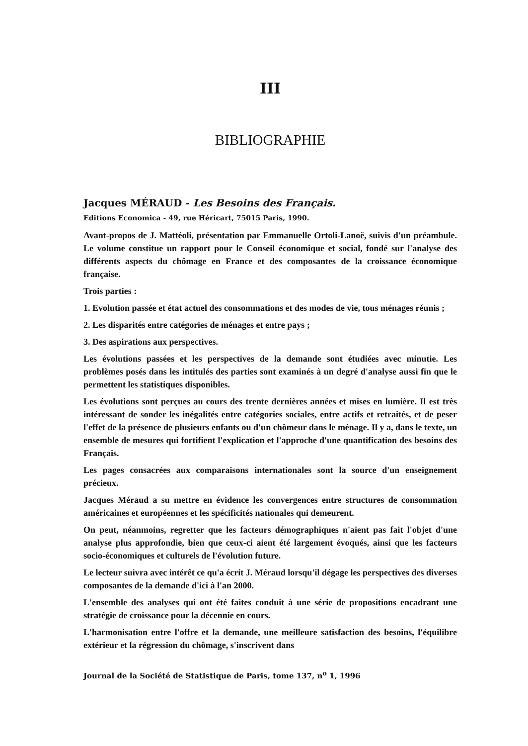III
BIBLIOGRAPHIE
Jacques MÉRAUD - Les Besoins des Français.
Editions Economica - 49, rue Héricart, 75015 Paris, 1990.
Avant-propos de J. Mattéoli, présentation par Emmanuelle Ortoli-Lanoë, suivis d'un préambule. Le volume constitue un rapport pour le Conseil économique et social, fondé sur l'analyse des différents aspects du chômage en France et des composantes de la croissance économique française.
Trois parties :
1. Evolution passée et état actuel des consommations et des modes de vie, tous ménages réunis ;
2. Les disparités entre catégories de ménages et entre pays ;
3. Des aspirations aux perspectives.
Les évolutions passées et les perspectives de la demande sont étudiées avec minutie. Les problèmes posés dans les intitulés des parties sont examinés à un degré d'analyse aussi fin que le permettent les statistiques disponibles.
Les évolutions sont perçues au cours des trente dernières années et mises en lumière. Il est très intéressant de sonder les inégalités entre catégories sociales, entre actifs et retraités, et de peser l'effet de la présence de plusieurs enfants ou d'un chômeur dans le ménage. Il y a, dans le texte, un ensemble de mesures qui fortifient l'explication et l'approche d'une quantification des besoins des Français.
Les pages consacrées aux comparaisons internationales sont la source d'un enseignement précieux.
Jacques Méraud a su mettre en évidence les convergences entre structures de consommation américaines et européennes et les spécificités nationales qui demeurent.
On peut, néanmoins, regretter que les facteurs démographiques n'aient pas fait l'objet d'une analyse plus approfondie, bien que ceux-ci aient été largement évoqués, ainsi que les facteurs socio-économiques et culturels de l'évolution future.
Le lecteur suivra avec intérêt ce qu'a écrit J. Méraud lorsqu'il dégage les perspectives des diverses composantes de la demande d'ici à l'an 2000.
L'ensemble des analyses qui ont été faites conduit à une série de propositions encadrant une stratégie de croissance pour la décennie en cours.
L'harmonisation entre l'offre et la demande, une meilleure satisfaction des besoins, l'équilibre extérieur et la régression du chômage, s'inscrivent dans
Journal de la Société de Statistique de Paris, tome 137, n<sup>o</sup> 1, 1996